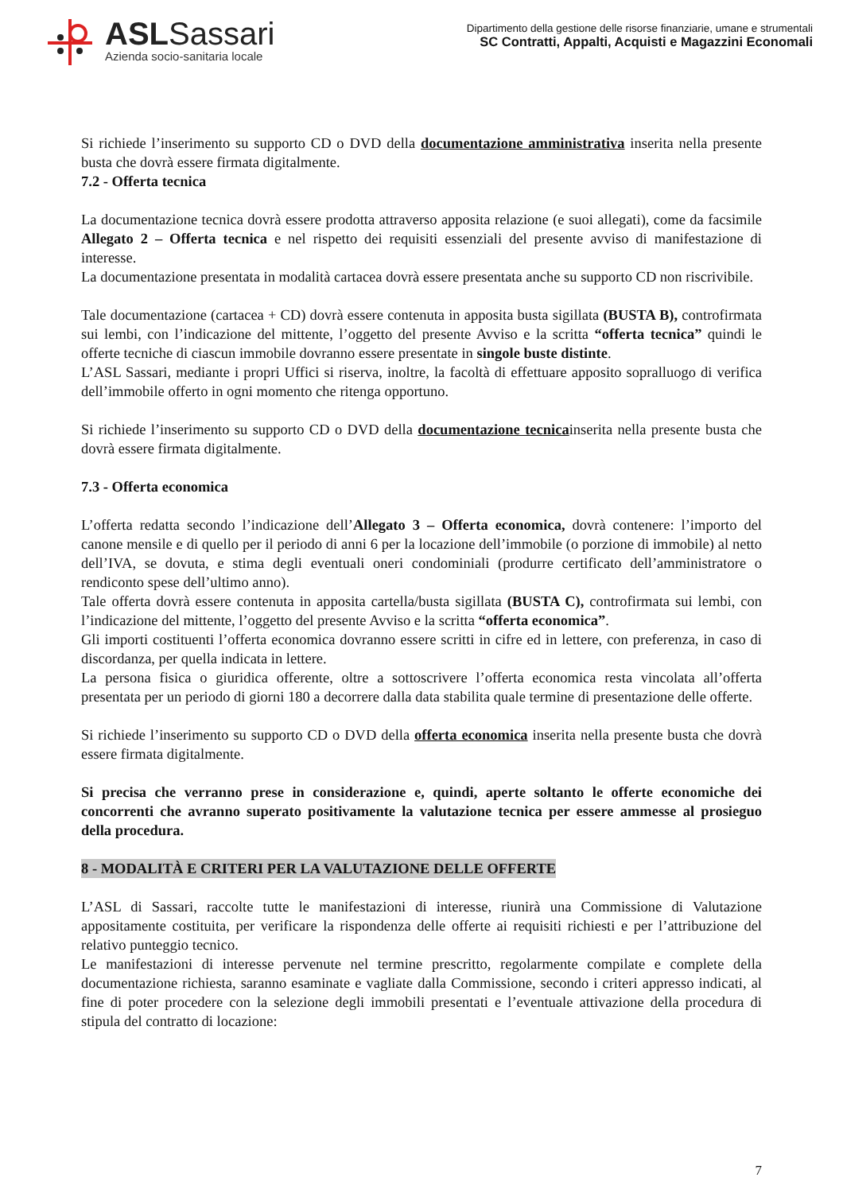ASLSassari
Azienda socio-sanitaria locale
Dipartimento della gestione delle risorse finanziarie, umane e strumentali
SC Contratti, Appalti, Acquisti e Magazzini Economali
Si richiede l’inserimento su supporto CD o DVD della documentazione amministrativa inserita nella presente busta che dovrà essere firmata digitalmente.
7.2 - Offerta tecnica
La documentazione tecnica dovrà essere prodotta attraverso apposita relazione (e suoi allegati), come da facsimile Allegato 2 – Offerta tecnica e nel rispetto dei requisiti essenziali del presente avviso di manifestazione di interesse.
La documentazione presentata in modalità cartacea dovrà essere presentata anche su supporto CD non riscrivibile.
Tale documentazione (cartacea + CD) dovrà essere contenuta in apposita busta sigillata (BUSTA B), controfirmata sui lembi, con l’indicazione del mittente, l’oggetto del presente Avviso e la scritta “offerta tecnica” quindi le offerte tecniche di ciascun immobile dovranno essere presentate in singole buste distinte.
L’ASL Sassari, mediante i propri Uffici si riserva, inoltre, la facoltà di effettuare apposito sopralluogo di verifica dell’immobile offerto in ogni momento che ritenga opportuno.
Si richiede l’inserimento su supporto CD o DVD della documentazione tecnicainserita nella presente busta che dovrà essere firmata digitalmente.
7.3 - Offerta economica
L’offerta redatta secondo l’indicazione dell’Allegato 3 – Offerta economica, dovrà contenere: l’importo del canone mensile e di quello per il periodo di anni 6 per la locazione dell’immobile (o porzione di immobile) al netto dell’IVA, se dovuta, e stima degli eventuali oneri condominiali (produrre certificato dell’amministratore o rendiconto spese dell’ultimo anno).
Tale offerta dovrà essere contenuta in apposita cartella/busta sigillata (BUSTA C), controfirmata sui lembi, con l’indicazione del mittente, l’oggetto del presente Avviso e la scritta “offerta economica”.
Gli importi costituenti l’offerta economica dovranno essere scritti in cifre ed in lettere, con preferenza, in caso di discordanza, per quella indicata in lettere.
La persona fisica o giuridica offerente, oltre a sottoscrivere l’offerta economica resta vincolata all’offerta presentata per un periodo di giorni 180 a decorrere dalla data stabilita quale termine di presentazione delle offerte.
Si richiede l’inserimento su supporto CD o DVD della offerta economica inserita nella presente busta che dovrà essere firmata digitalmente.
Si precisa che verranno prese in considerazione e, quindi, aperte soltanto le offerte economiche dei concorrenti che avranno superato positivamente la valutazione tecnica per essere ammesse al prosieguo della procedura.
8 - MODALITÀ E CRITERI PER LA VALUTAZIONE DELLE OFFERTE
L’ASL di Sassari, raccolte tutte le manifestazioni di interesse, riunirà una Commissione di Valutazione appositamente costituita, per verificare la rispondenza delle offerte ai requisiti richiesti e per l’attribuzione del relativo punteggio tecnico.
Le manifestazioni di interesse pervenute nel termine prescritto, regolarmente compilate e complete della documentazione richiesta, saranno esaminate e vagliate dalla Commissione, secondo i criteri appresso indicati, al fine di poter procedere con la selezione degli immobili presentati e l’eventuale attivazione della procedura di stipula del contratto di locazione:
7